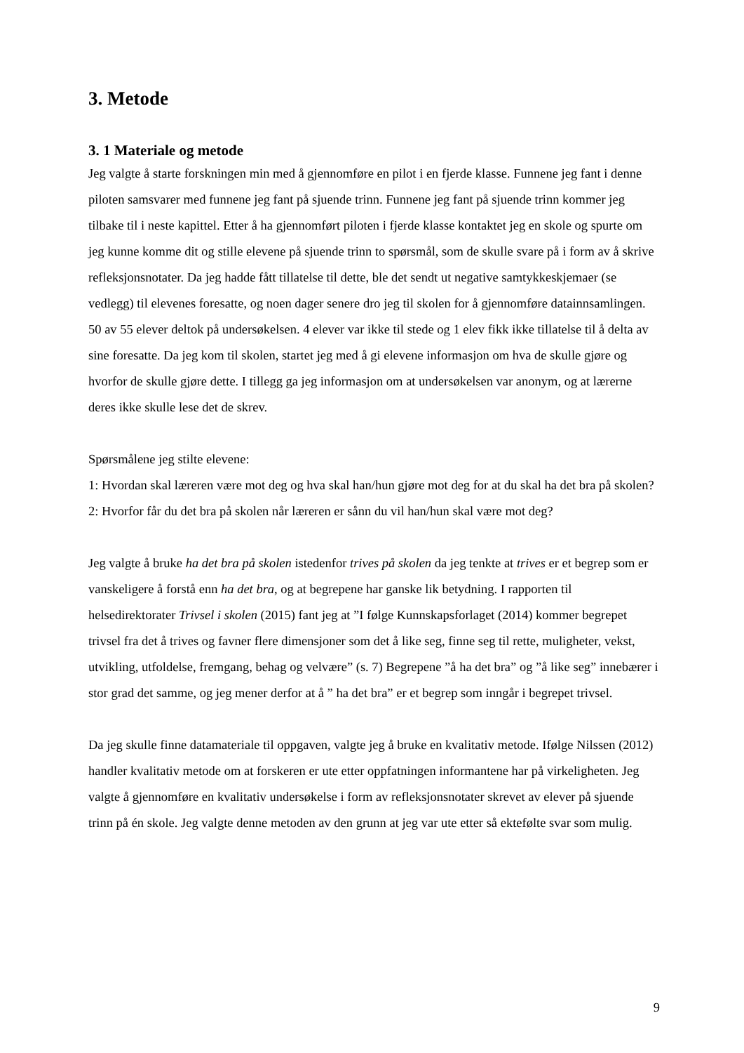3. Metode
3. 1 Materiale og metode
Jeg valgte å starte forskningen min med å gjennomføre en pilot i en fjerde klasse. Funnene jeg fant i denne piloten samsvarer med funnene jeg fant på sjuende trinn. Funnene jeg fant på sjuende trinn kommer jeg tilbake til i neste kapittel. Etter å ha gjennomført piloten i fjerde klasse kontaktet jeg en skole og spurte om jeg kunne komme dit og stille elevene på sjuende trinn to spørsmål, som de skulle svare på i form av å skrive refleksjonsnotater. Da jeg hadde fått tillatelse til dette, ble det sendt ut negative samtykkeskjemaer (se vedlegg) til elevenes foresatte, og noen dager senere dro jeg til skolen for å gjennomføre datainnsamlingen. 50 av 55 elever deltok på undersøkelsen. 4 elever var ikke til stede og 1 elev fikk ikke tillatelse til å delta av sine foresatte. Da jeg kom til skolen, startet jeg med å gi elevene informasjon om hva de skulle gjøre og hvorfor de skulle gjøre dette. I tillegg ga jeg informasjon om at undersøkelsen var anonym, og at lærerne deres ikke skulle lese det de skrev.
Spørsmålene jeg stilte elevene:
1: Hvordan skal læreren være mot deg og hva skal han/hun gjøre mot deg for at du skal ha det bra på skolen?
2: Hvorfor får du det bra på skolen når læreren er sånn du vil han/hun skal være mot deg?
Jeg valgte å bruke ha det bra på skolen istedenfor trives på skolen da jeg tenkte at trives er et begrep som er vanskeligere å forstå enn ha det bra, og at begrepene har ganske lik betydning. I rapporten til helsedirektorater Trivsel i skolen (2015) fant jeg at ”I følge Kunnskapsforlaget (2014) kommer begrepet trivsel fra det å trives og favner flere dimensjoner som det å like seg, finne seg til rette, muligheter, vekst, utvikling, utfoldelse, fremgang, behag og velvære” (s. 7) Begrepene ”å ha det bra” og ”å like seg” innebærer i stor grad det samme, og jeg mener derfor at å ” ha det bra” er et begrep som inngår i begrepet trivsel.
Da jeg skulle finne datamateriale til oppgaven, valgte jeg å bruke en kvalitativ metode. Ifølge Nilssen (2012) handler kvalitativ metode om at forskeren er ute etter oppfatningen informantene har på virkeligheten. Jeg valgte å gjennomføre en kvalitativ undersøkelse i form av refleksjonsnotater skrevet av elever på sjuende trinn på én skole. Jeg valgte denne metoden av den grunn at jeg var ute etter så ektefølte svar som mulig.
9